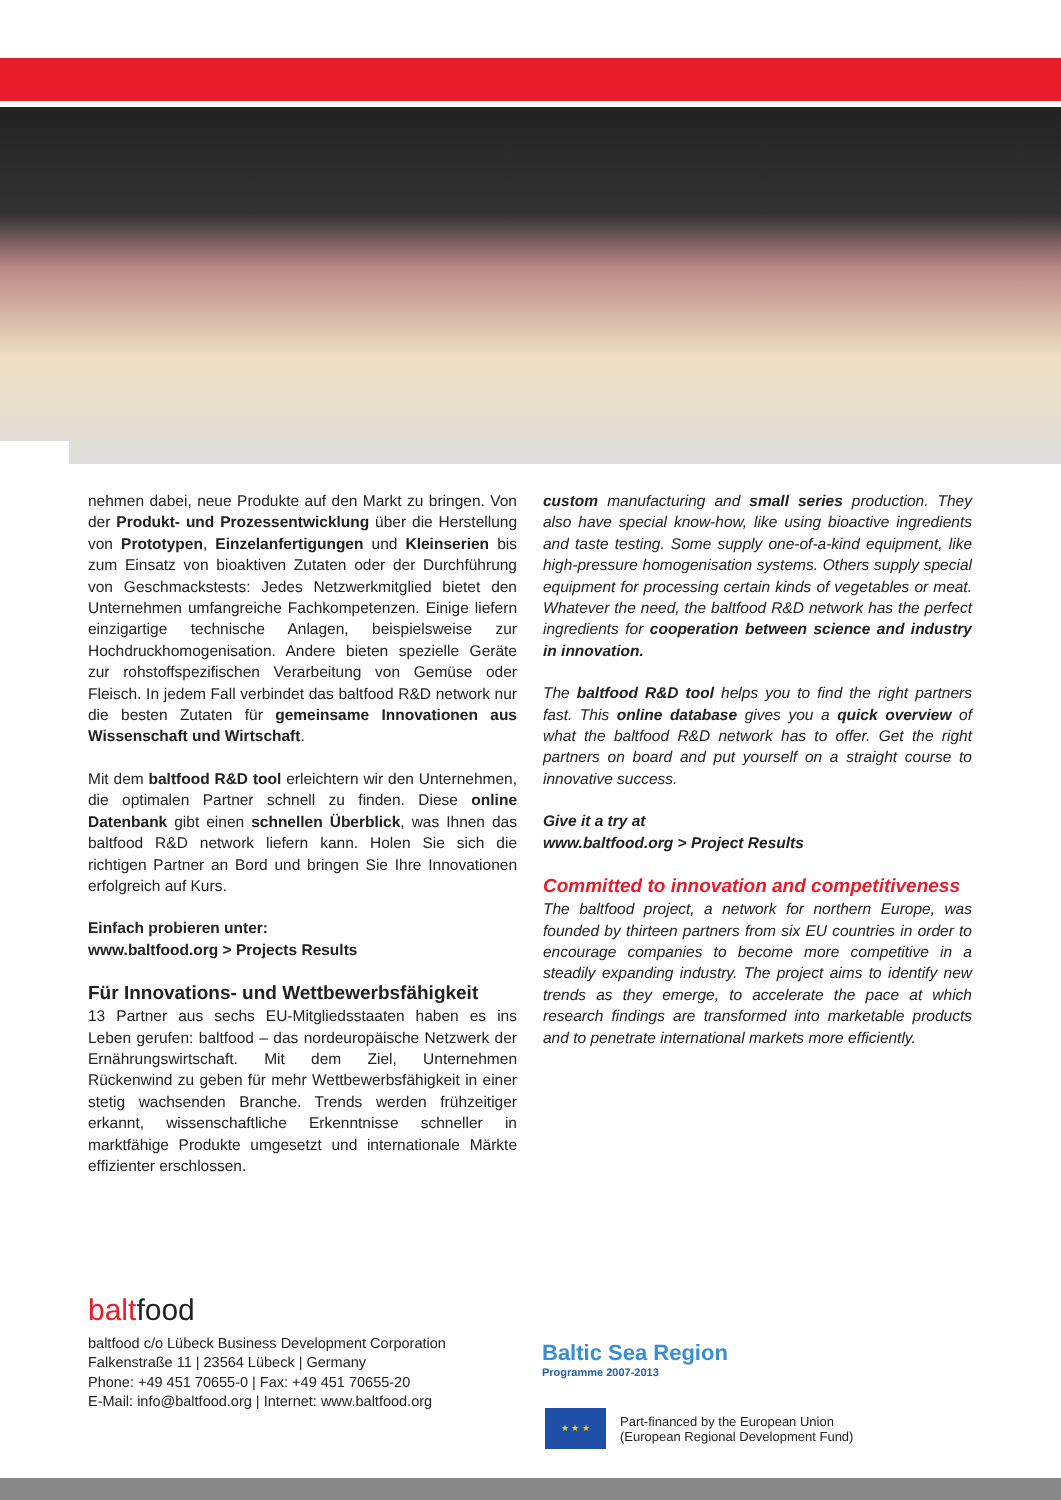nehmen dabei, neue Produkte auf den Markt zu bringen. Von der Produkt- und Prozessentwicklung über die Herstellung von Prototypen, Einzelanfertigungen und Kleinserien bis zum Einsatz von bioaktiven Zutaten oder der Durchführung von Geschmackstests: Jedes Netzwerkmitglied bietet den Unternehmen umfangreiche Fachkompetenzen. Einige liefern einzigartige technische Anlagen, beispielsweise zur Hochdruckhomogenisation. Andere bieten spezielle Geräte zur rohstoffspezifischen Verarbeitung von Gemüse oder Fleisch. In jedem Fall verbindet das baltfood R&D network nur die besten Zutaten für gemeinsame Innovationen aus Wissenschaft und Wirtschaft.
Mit dem baltfood R&D tool erleichtern wir den Unternehmen, die optimalen Partner schnell zu finden. Diese online Datenbank gibt einen schnellen Überblick, was Ihnen das baltfood R&D network liefern kann. Holen Sie sich die richtigen Partner an Bord und bringen Sie Ihre Innovationen erfolgreich auf Kurs.
Einfach probieren unter:
www.baltfood.org > Projects Results
Für Innovations- und Wettbewerbsfähigkeit
13 Partner aus sechs EU-Mitgliedsstaaten haben es ins Leben gerufen: baltfood – das nordeuropäische Netzwerk der Ernährungswirtschaft. Mit dem Ziel, Unternehmen Rückenwind zu geben für mehr Wettbewerbsfähigkeit in einer stetig wachsenden Branche. Trends werden frühzeitiger erkannt, wissenschaftliche Erkenntnisse schneller in marktfähige Produkte umgesetzt und internationale Märkte effizienter erschlossen.
custom manufacturing and small series production. They also have special know-how, like using bioactive ingredients and taste testing. Some supply one-of-a-kind equipment, like high-pressure homogenisation systems. Others supply special equipment for processing certain kinds of vegetables or meat. Whatever the need, the baltfood R&D network has the perfect ingredients for cooperation between science and industry in innovation.
The baltfood R&D tool helps you to find the right partners fast. This online database gives you a quick overview of what the baltfood R&D network has to offer. Get the right partners on board and put yourself on a straight course to innovative success.
Give it a try at
www.baltfood.org > Project Results
Committed to innovation and competitiveness
The baltfood project, a network for northern Europe, was founded by thirteen partners from six EU countries in order to encourage companies to become more competitive in a steadily expanding industry. The project aims to identify new trends as they emerge, to accelerate the pace at which research findings are transformed into marketable products and to penetrate international markets more efficiently.
baltfood
baltfood c/o Lübeck Business Development Corporation
Falkenstraße 11 | 23564 Lübeck | Germany
Phone: +49 451 70655-0 | Fax: +49 451 70655-20
E-Mail: info@baltfood.org | Internet: www.baltfood.org
Baltic Sea Region
Programme 2007-2013
★ ★ ★
Part-financed by the European Union
(European Regional Development Fund)